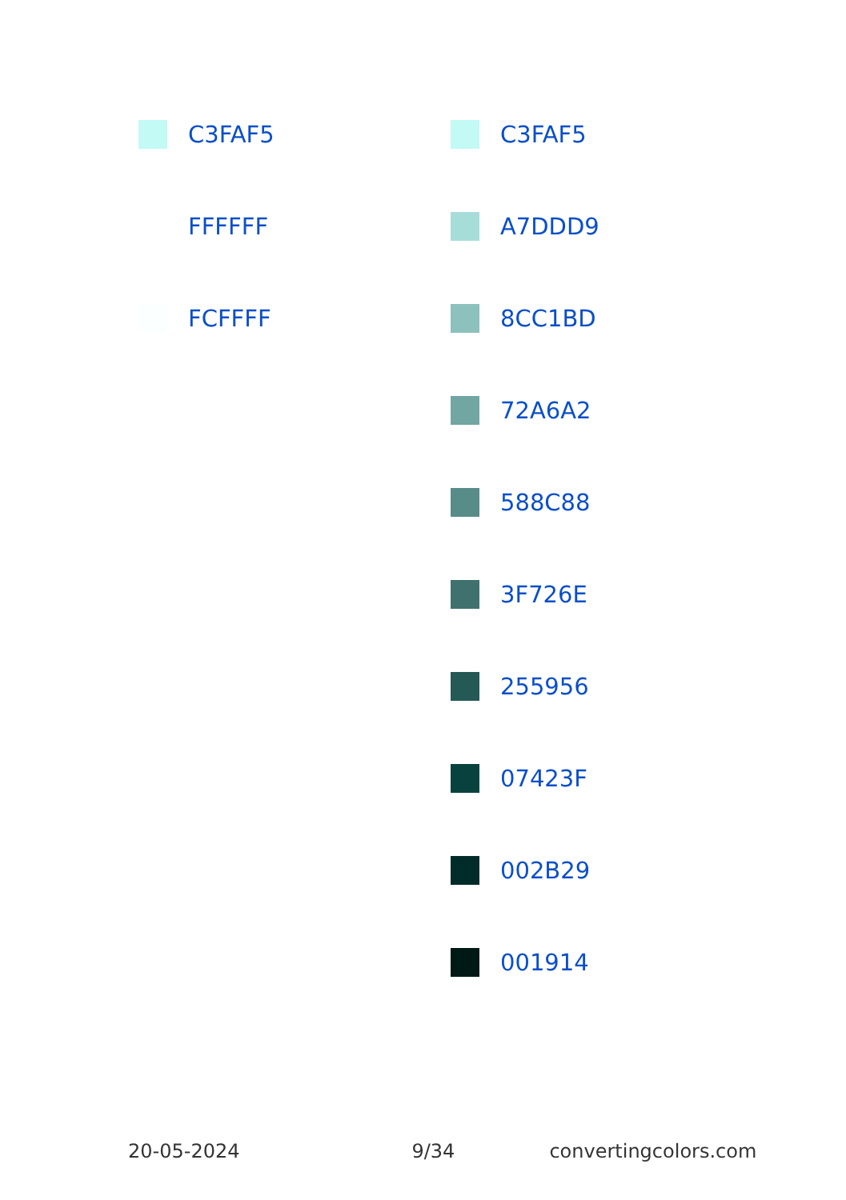C3FAF5
FFFFFF
FCFFFF
C3FAF5
A7DDD9
8CC1BD
72A6A2
588C88
3F726E
255956
07423F
002B29
001914
20-05-2024 9/34 convertingcolors.com